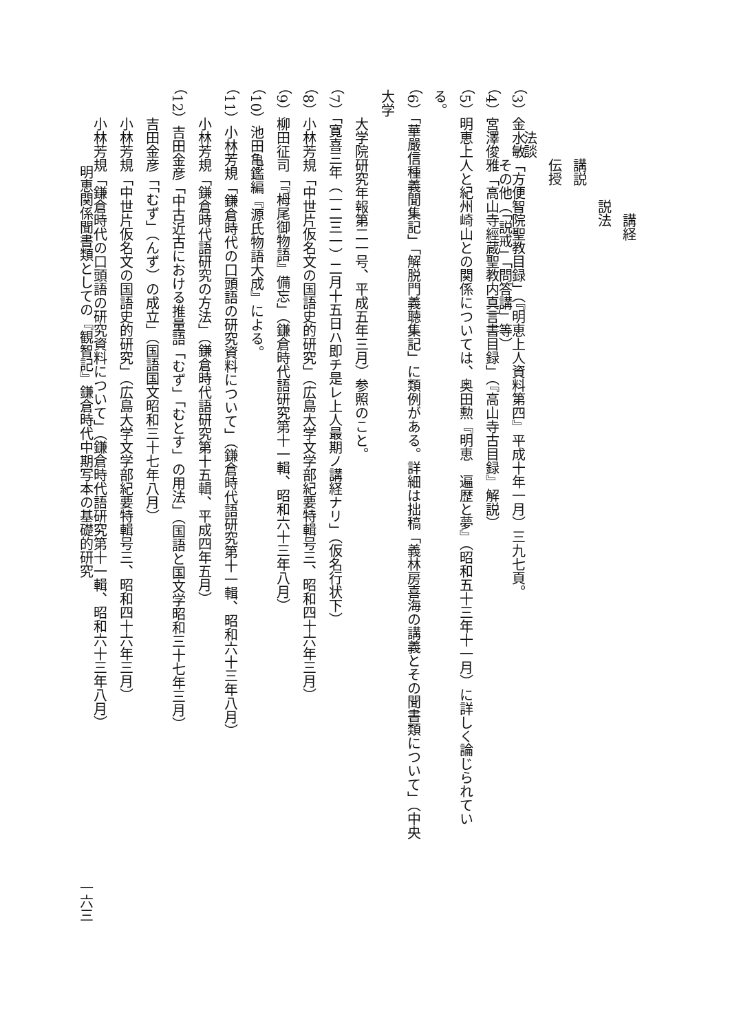講経
説法
講説
伝授
法談
その他（「説戒」「問答講」等）
（3）金水敏「方便智院聖教目録」（『明恵上人資料第四』平成十年一月）三九七頁。
（4）宮澤俊雅「高山寺經蔵聖教内真言書目録」（『高山寺古目録』解説）
（5）明恵上人と紀州崎山との関係については、奥田勲『明恵　遍歴と夢』（昭和五十三年十一月）に詳しく論じられている。
（6）「華嚴信種義聞集記」「解脱門義聴集記」に類例がある。詳細は拙稿「義林房喜海の講義とその聞書類について」（中央大学
大学院研究年報第二一号、平成五年三月）参照のこと。
（7）「寛喜三年（一二三一）二月十五日ハ即チ是レ上人最期ノ講経ナリ」（仮名行状下）
（8）小林芳規「中世片仮名文の国語史的研究」（広島大学文学部紀要特輯号三、昭和四十六年三月）
（9）柳田征司「『栂尾御物語』備忘」（鎌倉時代語研究第十一輯、昭和六十三年八月）
（10）池田亀鑑編『源氏物語大成』による。
（11）小林芳規「鎌倉時代の口頭語の研究資料について」（鎌倉時代語研究第十一輯、昭和六十三年八月）
小林芳規「鎌倉時代語研究の方法」（鎌倉時代語研究第十五輯、平成四年五月）
（12）吉田金彦「中古近古における推量語「むず」「むとす」の用法」（国語と国文学昭和三十七年三月）
吉田金彦「「むず」（んず）の成立」（国語国文昭和三十七年八月）
小林芳規「中世片仮名文の国語史的研究」（広島大学文学部紀要特輯号三、昭和四十六年三月）
小林芳規「鎌倉時代の口頭語の研究資料について」（鎌倉時代語研究第十一輯、昭和六十三年八月）
明恵関係聞書類としての『観智記』鎌倉時代中期写本の基礎的研究 一六三